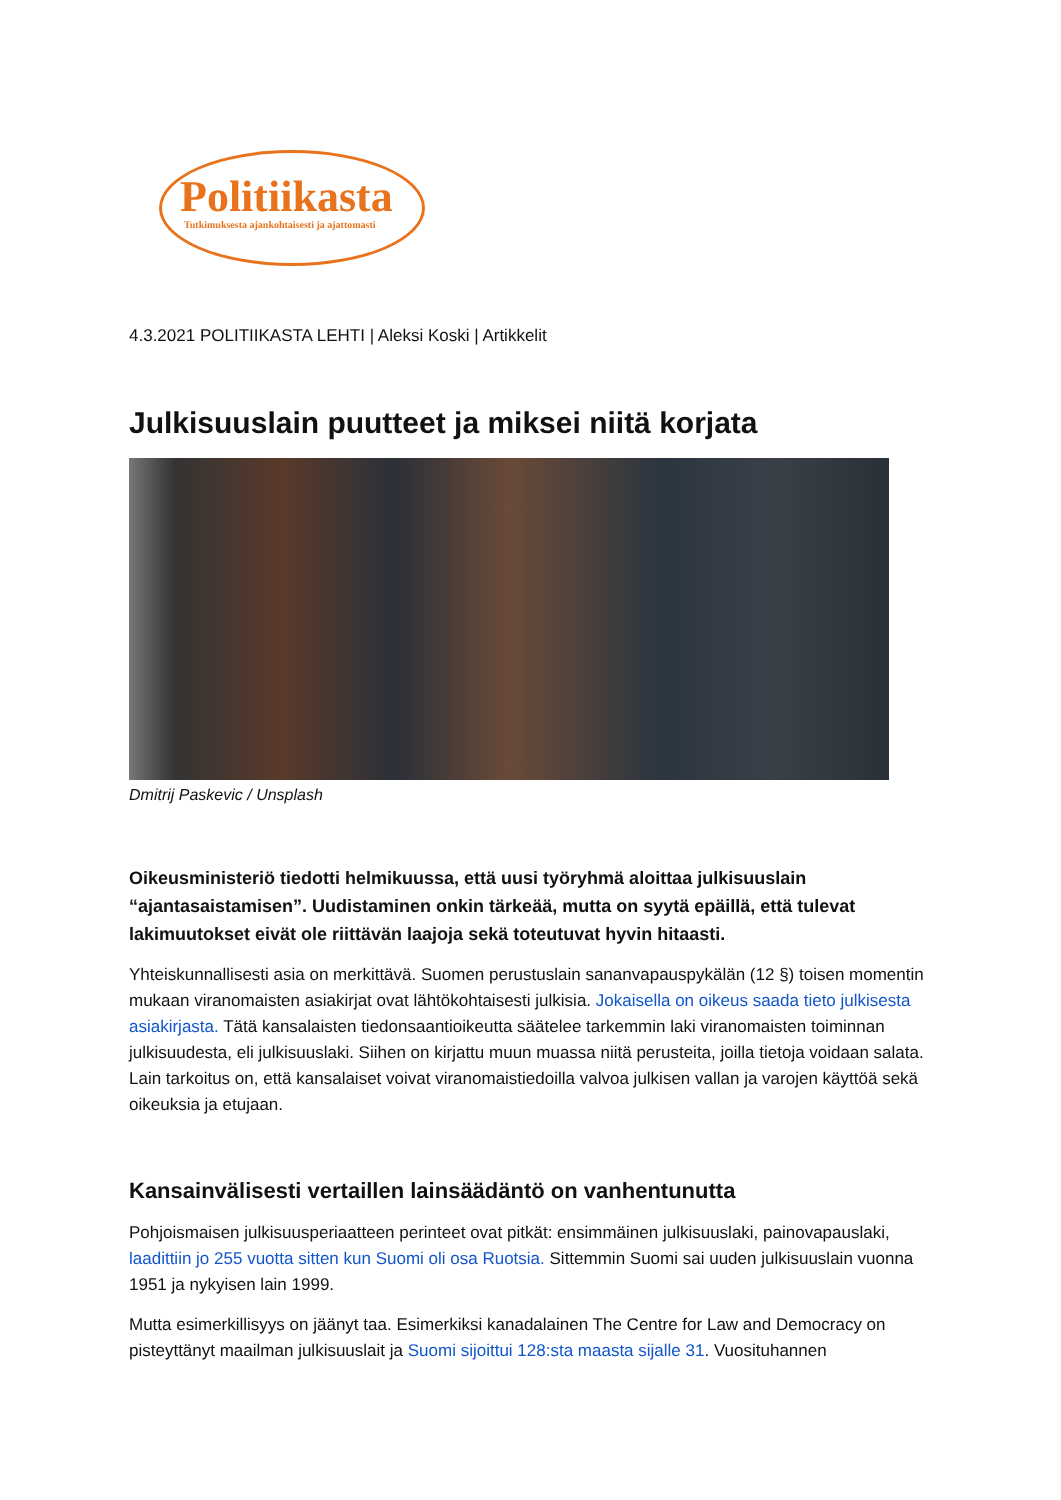Politiikasta
Tutkimuksesta ajankohtaisesti ja ajattomasti
4.3.2021 POLITIIKASTA LEHTI | Aleksi Koski | Artikkelit
Julkisuuslain puutteet ja miksei niitä korjata
Dmitrij Paskevic / Unsplash
Oikeusministeriö tiedotti helmikuussa, että uusi työryhmä aloittaa julkisuuslain “ajantasaistamisen”. Uudistaminen onkin tärkeää, mutta on syytä epäillä, että tulevat lakimuutokset eivät ole riittävän laajoja sekä toteutuvat hyvin hitaasti.
Yhteiskunnallisesti asia on merkittävä. Suomen perustuslain sananvapauspykälän (12 §) toisen momentin mukaan viranomaisten asiakirjat ovat lähtökohtaisesti julkisia. Jokaisella on oikeus saada tieto julkisesta asiakirjasta. Tätä kansalaisten tiedonsaantioikeutta säätelee tarkemmin laki viranomaisten toiminnan julkisuudesta, eli julkisuuslaki. Siihen on kirjattu muun muassa niitä perusteita, joilla tietoja voidaan salata. Lain tarkoitus on, että kansalaiset voivat viranomaistiedoilla valvoa julkisen vallan ja varojen käyttöä sekä oikeuksia ja etujaan.
Kansainvälisesti vertaillen lainsäädäntö on vanhentunutta
Pohjoismaisen julkisuusperiaatteen perinteet ovat pitkät: ensimmäinen julkisuuslaki, painovapauslaki, laadittiin jo 255 vuotta sitten kun Suomi oli osa Ruotsia. Sittemmin Suomi sai uuden julkisuuslain vuonna 1951 ja nykyisen lain 1999.
Mutta esimerkillisyys on jäänyt taa. Esimerkiksi kanadalainen The Centre for Law and Democracy on pisteyttänyt maailman julkisuuslait ja Suomi sijoittui 128:sta maasta sijalle 31. Vuosituhannen